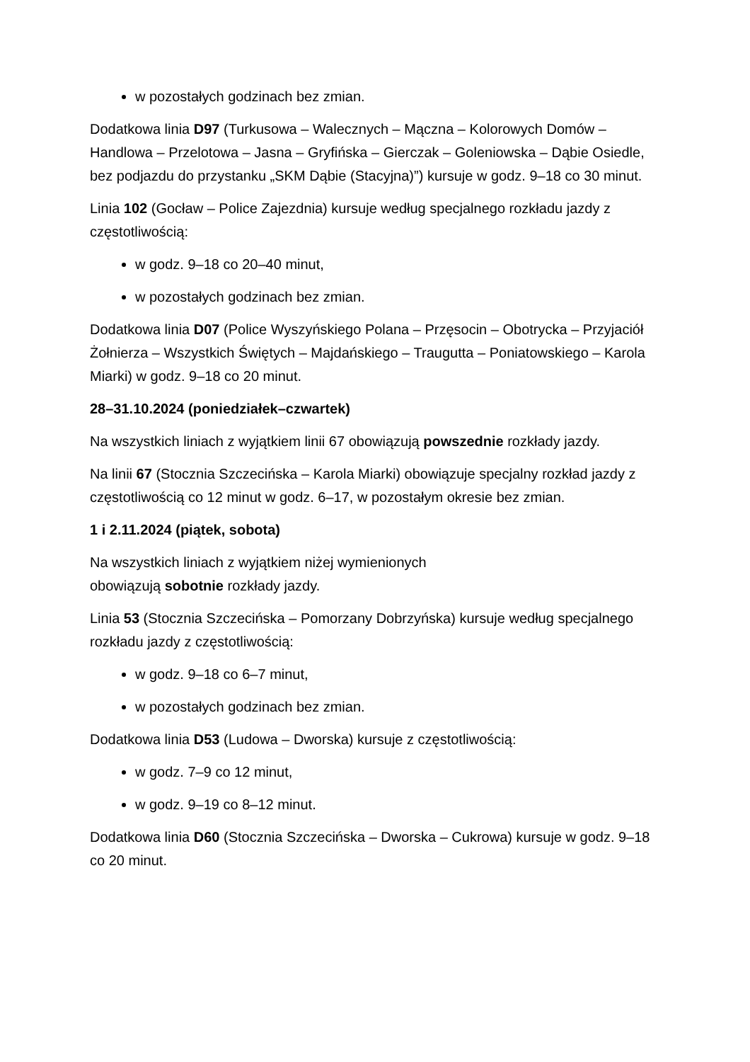w pozostałych godzinach bez zmian.
Dodatkowa linia D97 (Turkusowa – Walecznych – Mączna – Kolorowych Domów – Handlowa – Przelotowa – Jasna – Gryfińska – Gierczak – Goleniowska – Dąbie Osiedle, bez podjazdu do przystanku „SKM Dąbie (Stacyjna)”) kursuje w godz. 9–18 co 30 minut.
Linia 102 (Gocław – Police Zajezdnia) kursuje według specjalnego rozkładu jazdy z częstotliwością:
w godz. 9–18 co 20–40 minut,
w pozostałych godzinach bez zmian.
Dodatkowa linia D07 (Police Wyszyńskiego Polana – Przęsocin – Obotrycka – Przyjaciół Żołnierza – Wszystkich Świętych – Majdańskiego – Traugutta – Poniatowskiego – Karola Miarki) w godz. 9–18 co 20 minut.
28–31.10.2024 (poniedziałek–czwartek)
Na wszystkich liniach z wyjątkiem linii 67 obowiązują powszednie rozkłady jazdy.
Na linii 67 (Stocznia Szczecińska – Karola Miarki) obowiązuje specjalny rozkład jazdy z częstotliwością co 12 minut w godz. 6–17, w pozostałym okresie bez zmian.
1 i 2.11.2024 (piątek, sobota)
Na wszystkich liniach z wyjątkiem niżej wymienionych
obowiązują sobotnie rozkłady jazdy.
Linia 53 (Stocznia Szczecińska – Pomorzany Dobrzyńska) kursuje według specjalnego rozkładu jazdy z częstotliwością:
w godz. 9–18 co 6–7 minut,
w pozostałych godzinach bez zmian.
Dodatkowa linia D53 (Ludowa – Dworska) kursuje z częstotliwością:
w godz. 7–9 co 12 minut,
w godz. 9–19 co 8–12 minut.
Dodatkowa linia D60 (Stocznia Szczecińska – Dworska – Cukrowa) kursuje w godz. 9–18 co 20 minut.